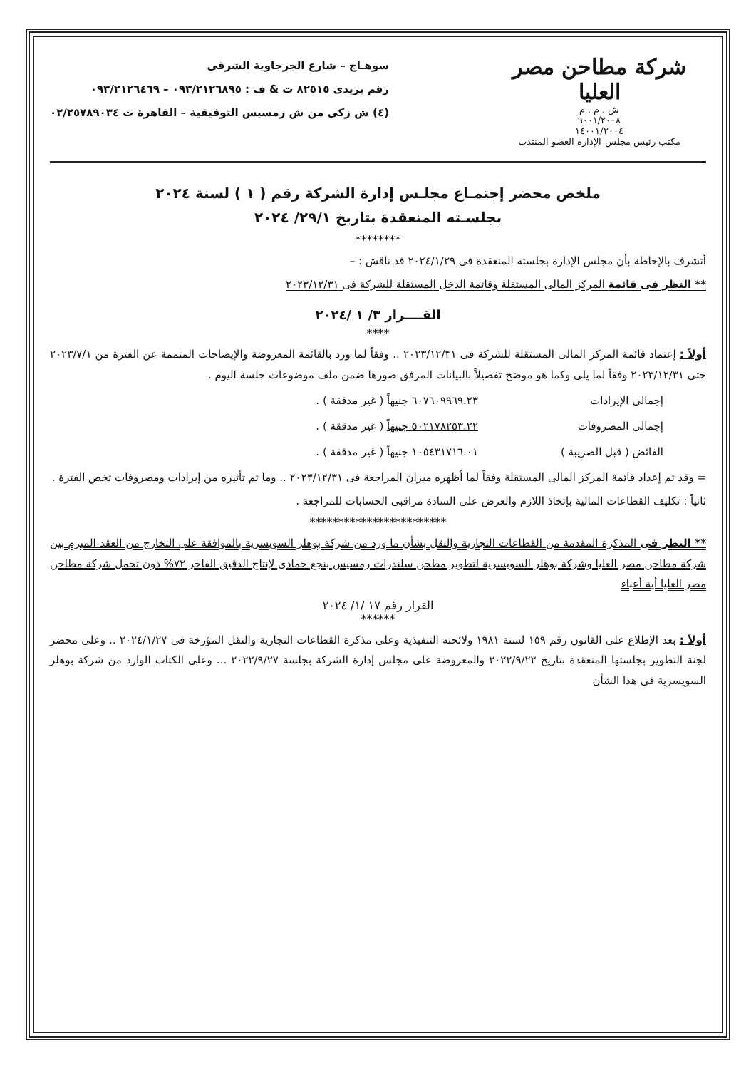شركة مطاحن مصر العليا
ش . م . م
٩٠٠١/٢٠٠٨
١٤٠٠١/٢٠٠٤
مكتب رئيس مجلس الإدارة العضو المنتدب
سوهـاج – شارع الجرجاوية الشرقى
رقم بريدى ٨٢٥١٥ ت & ف : ٠٩٣/٢١٢٦٨٩٥ – ٠٩٣/٢١٢٦٤٦٩
(٤) ش زكى من ش رمسيس التوفيقية – القاهرة ت ٠٢/٢٥٧٨٩٠٣٤
ملخص محضر إجتمـاع مجلـس إدارة الشركة رقم ( ١ ) لسنة ٢٠٢٤
بجلسـته المنعقدة بتاريخ ٢٩/١/ ٢٠٢٤
********
أتشرف بالإحاطة بأن مجلس الإدارة بجلسته المنعقدة فى ٢٠٢٤/١/٢٩ قد ناقش : –
** النظر فى قائمة المركز المالى المستقلة وقائمة الدخل المستقلة للشركة فى ٢٠٢٣/١٢/٣١
القــــرار ٣/ ١ /٢٠٢٤
****
أولاً : إعتماد قائمة المركز المالى المستقلة للشركة فى ٢٠٢٣/١٢/٣١ .. وفقاً لما ورد بالقائمة المعروضة والإيضاحات المتممة عن الفترة من ٢٠٢٣/٧/١ حتى ٢٠٢٣/١٢/٣١ وفقاً لما يلى وكما هو موضح تفصيلاً بالبيانات المرفق صورها ضمن ملف موضوعات جلسة اليوم .
إجمالى الإيرادات ٦٠٧٦٠٩٩٦٩.٢٣ جنيهاً ( غير مدققة ) .
إجمالى المصروفات ٥٠٢١٧٨٢٥٣.٢٢ جنيهاً ( غير مدققة ) .
الفائض ( قبل الضريبة ) ١٠٥٤٣١٧١٦.٠١ جنيهاً ( غير مدققة ) .
= وقد تم إعداد قائمة المركز المالى المستقلة وفقاً لما أظهره ميزان المراجعة فى ٢٠٢٣/١٢/٣١ .. وما تم تأثيره من إيرادات ومصروفات تخص الفترة .
ثانياً : تكليف القطاعات المالية بإتخاذ اللازم والعرض على السادة مراقبى الحسابات للمراجعة .
************************
** النظر فى المذكرة المقدمة من القطاعات التجارية والنقل بشأن ما ورد من شركة بوهلر السويسرية بالموافقة على التخارج من العقد المبرم بين شركة مطاحن مصر العليا وشركة بوهلر السويسرية لتطوير مطحن سلندرات رمسيس بنجع حمادى لإنتاج الدقيق الفاخر ٧٢% دون تحمل شركة مطاحن مصر العليا أية أعباء
القرار رقم ١٧ /١/ ٢٠٢٤
******
أولاً : بعد الإطلاع على القانون رقم ١٥٩ لسنة ١٩٨١ ولائحته التنفيذية وعلى مذكرة القطاعات التجارية والنقل المؤرخة فى ٢٠٢٤/١/٢٧ .. وعلى محضر لجنة التطوير بجلستها المنعقدة بتاريخ ٢٠٢٢/٩/٢٢ والمعروضة على مجلس إدارة الشركة بجلسة ٢٠٢٢/٩/٢٧ ... وعلى الكتاب الوارد من شركة بوهلر السويسرية فى هذا الشأن